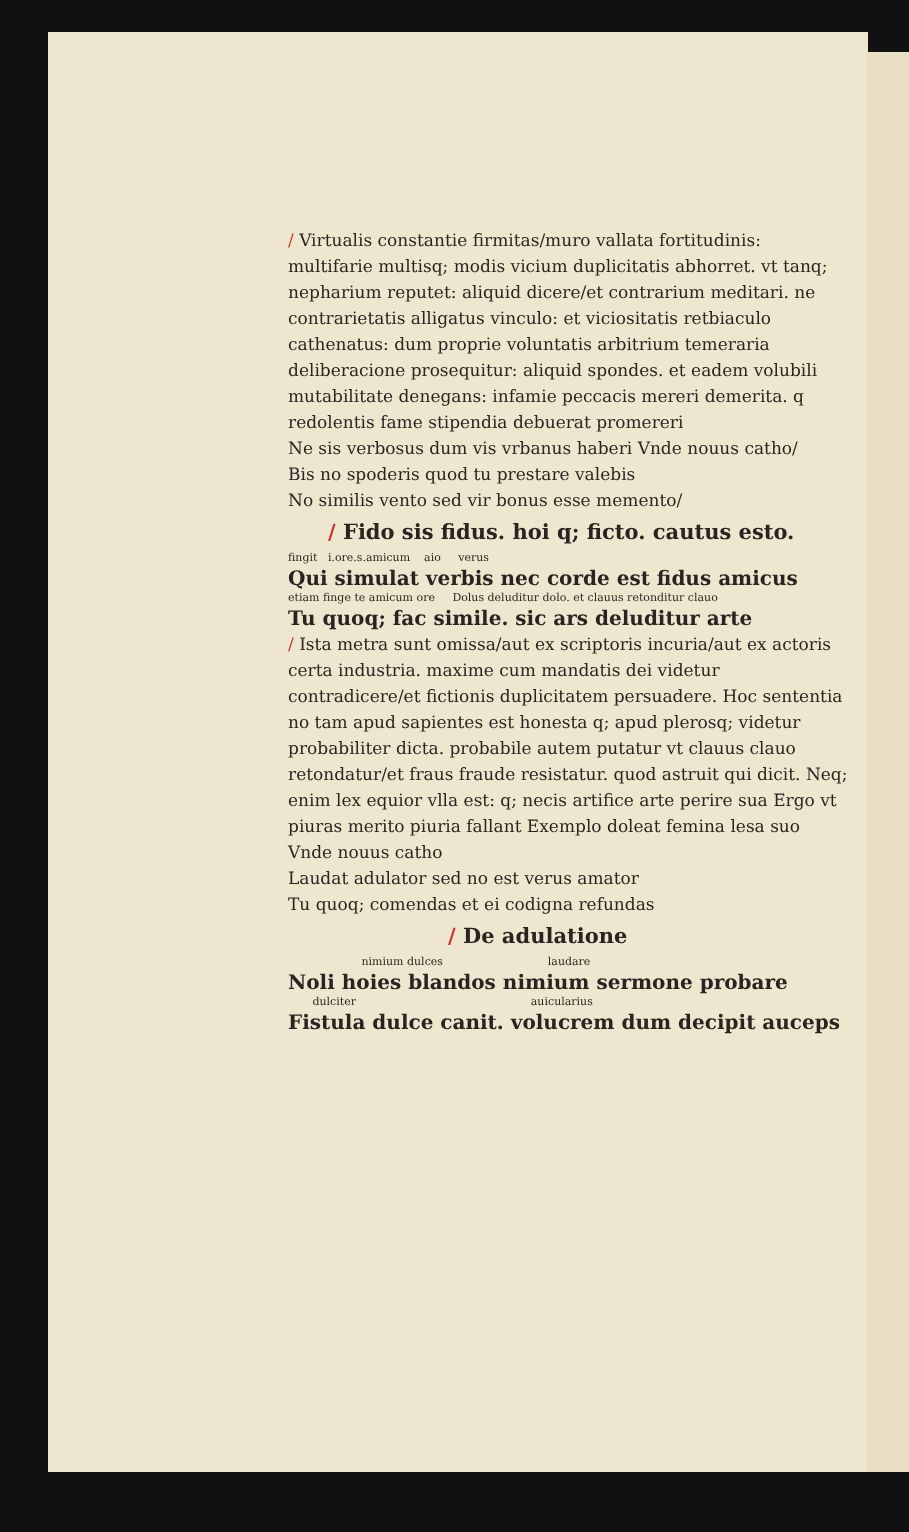/ Virtualis constantie firmitas/muro vallata fortitudinis: multifarie multisq; modis vicium duplicitatis abhorret. vt tanq; nepharium reputet: aliquid dicere/et contrarium meditari. ne contrarietatis alligatus vinculo: et viciositatis retbiaculo cathenatus: dum proprie voluntatis arbitrium temeraria deliberacione prosequitur: aliquid spondes. et eadem volubili mutabilitate denegans: infamie peccacis mereri demerita. q redolentis fame stipendia debuerat promereri
Ne sis verbosus dum vis vrbanus haberi Vnde nouus catho/
Bis no spoderis quod tu prestare valebis
No similis vento sed vir bonus esse memento/
/ Fido sis fidus. hoi q; ficto. cautus esto.
fingit i.ore.s.amicum aio verus
Qui simulat verbis nec corde est fidus amicus
etiam finge te amicum ore Dolus deluditur dolo. et clauus retonditur clauo
Tu quoq; fac simile. sic ars deluditur arte
/ Ista metra sunt omissa/aut ex scriptoris incuria/aut ex actoris certa industria. maxime cum mandatis dei videtur contradicere/et fictionis duplicitatem persuadere. Hoc sententia no tam apud sapientes est honesta q; apud plerosq; videtur probabiliter dicta. probabile autem putatur vt clauus clauo retondatur/et fraus fraude resistatur. quod astruit qui dicit. Neq; enim lex equior vlla est: q; necis artifice arte perire sua Ergo vt piuras merito piuria fallant Exemplo doleat femina lesa suo Vnde nouus catho
Laudat adulator sed no est verus amator
Tu quoq; comendas et ei codigna refundas
/ De adulatione
nimium dulces laudare
Noli hoies blandos nimium sermone probare
dulciter auicularius
Fistula dulce canit. volucrem dum decipit auceps